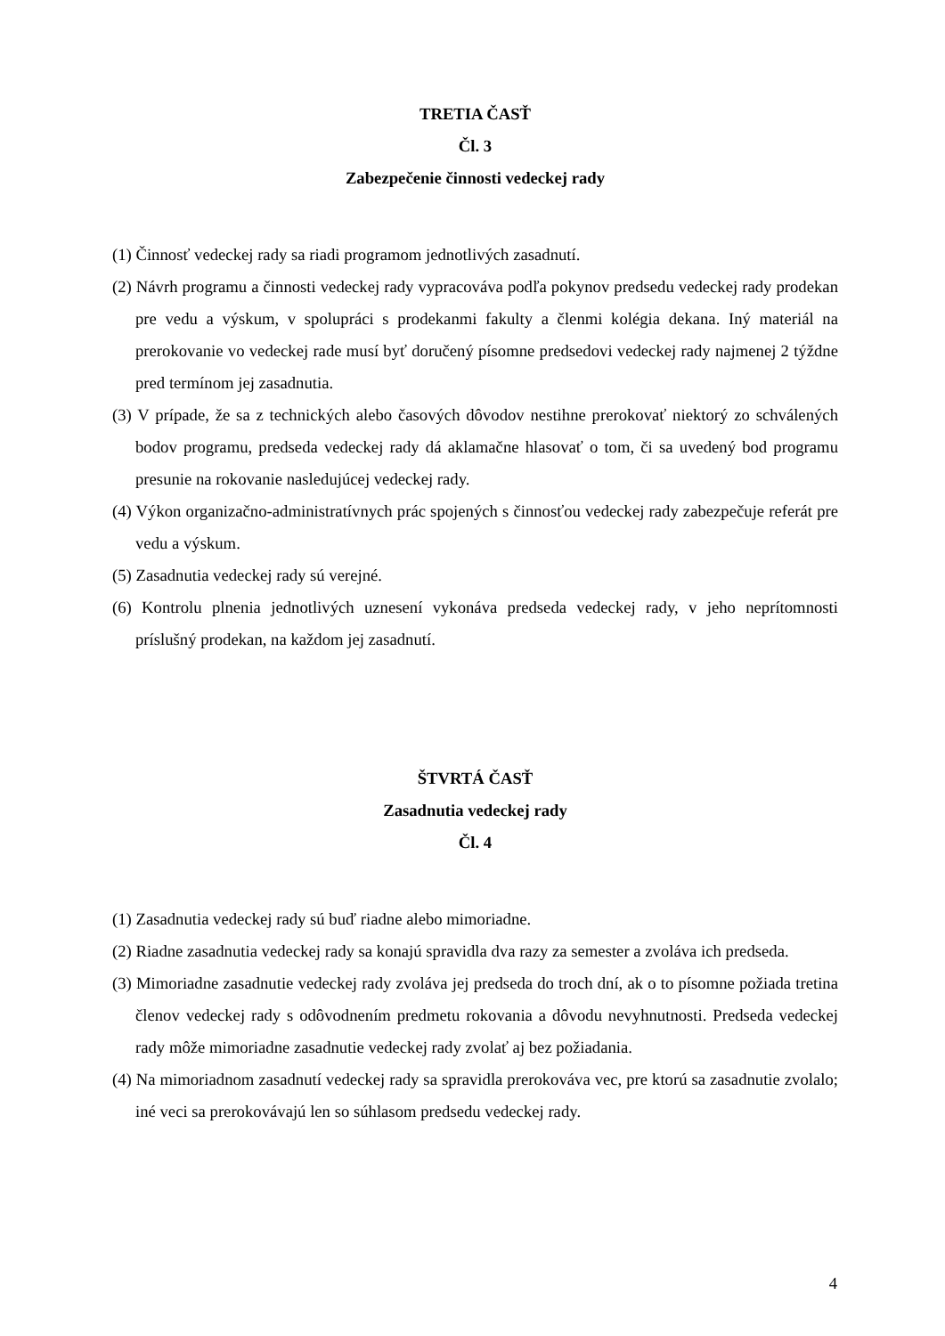TRETIA ČASŤ
Čl. 3
Zabezpečenie činnosti vedeckej rady
(1) Činnosť vedeckej rady sa riadi programom jednotlivých zasadnutí.
(2) Návrh programu a činnosti vedeckej rady vypracováva podľa pokynov predsedu vedeckej rady prodekan pre vedu a výskum, v spolupráci s prodekanmi fakulty a členmi kolégia dekana. Iný materiál na prerokovanie vo vedeckej rade musí byť doručený písomne predsedovi vedeckej rady najmenej 2 týždne pred termínom jej zasadnutia.
(3) V prípade, že sa z technických alebo časových dôvodov nestihne prerokovať niektorý zo schválených bodov programu, predseda vedeckej rady dá aklamačne hlasovať o tom, či sa uvedený bod programu presunie na rokovanie nasledujúcej vedeckej rady.
(4) Výkon organizačno-administratívnych prác spojených s činnosťou vedeckej rady zabezpečuje referát pre vedu a výskum.
(5) Zasadnutia vedeckej rady sú verejné.
(6) Kontrolu plnenia jednotlivých uznesení vykonáva predseda vedeckej rady, v jeho neprítomnosti príslušný prodekan, na každom jej zasadnutí.
ŠTVRTÁ ČASŤ
Zasadnutia vedeckej rady
Čl. 4
(1) Zasadnutia vedeckej rady sú buď riadne alebo mimoriadne.
(2) Riadne zasadnutia vedeckej rady sa konajú spravidla dva razy za semester a zvoláva ich predseda.
(3) Mimoriadne zasadnutie vedeckej rady zvoláva jej predseda do troch dní, ak o to písomne požiada tretina členov vedeckej rady s odôvodnením predmetu rokovania a dôvodu nevyhnutnosti. Predseda vedeckej rady môže mimoriadne zasadnutie vedeckej rady zvolať aj bez požiadania.
(4) Na mimoriadnom zasadnutí vedeckej rady sa spravidla prerokováva vec, pre ktorú sa zasadnutie zvolalo; iné veci sa prerokovávajú len so súhlasom predsedu vedeckej rady.
4